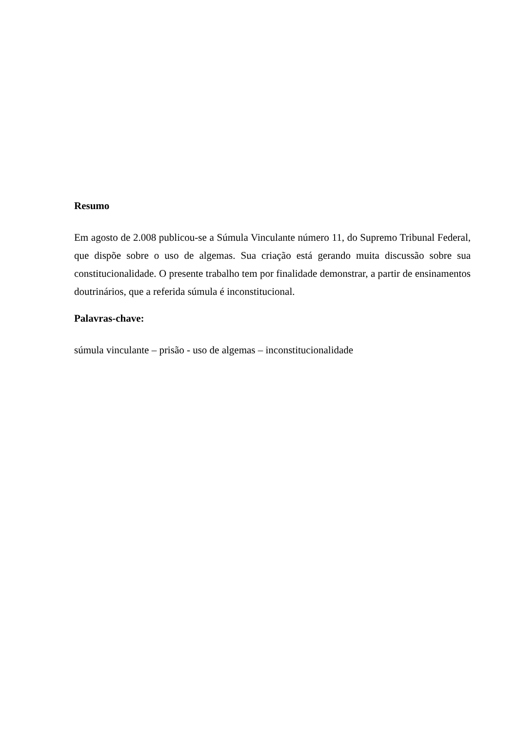Resumo
Em agosto de 2.008 publicou-se a Súmula Vinculante número 11, do Supremo Tribunal Federal, que dispõe sobre o uso de algemas. Sua criação está gerando muita discussão sobre sua constitucionalidade. O presente trabalho tem por finalidade demonstrar, a partir de ensinamentos doutrinários, que a referida súmula é inconstitucional.
Palavras-chave:
súmula vinculante – prisão - uso de algemas – inconstitucionalidade